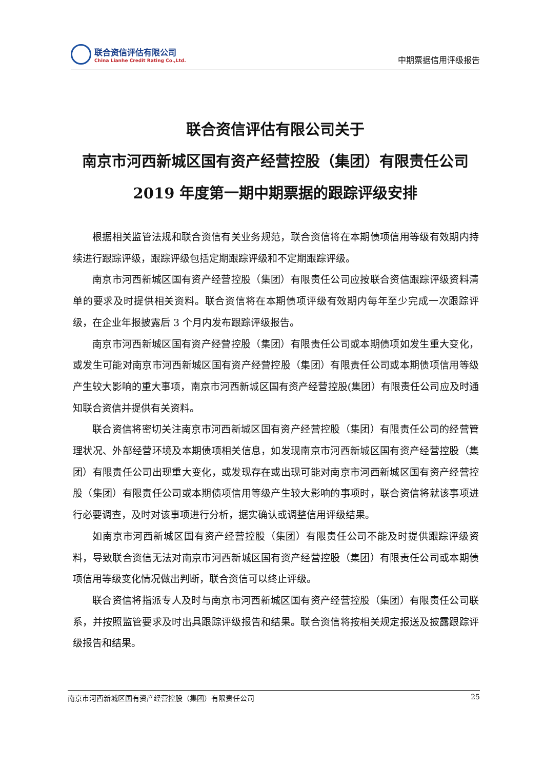联合资信评估有限公司
China Lianhe Credit Rating Co.,Ltd.
中期票据信用评级报告
联合资信评估有限公司关于
南京市河西新城区国有资产经营控股（集团）有限责任公司
2019 年度第一期中期票据的跟踪评级安排
根据相关监管法规和联合资信有关业务规范，联合资信将在本期债项信用等级有效期内持续进行跟踪评级，跟踪评级包括定期跟踪评级和不定期跟踪评级。
南京市河西新城区国有资产经营控股（集团）有限责任公司应按联合资信跟踪评级资料清单的要求及时提供相关资料。联合资信将在本期债项评级有效期内每年至少完成一次跟踪评级，在企业年报披露后 3 个月内发布跟踪评级报告。
南京市河西新城区国有资产经营控股（集团）有限责任公司或本期债项如发生重大变化，或发生可能对南京市河西新城区国有资产经营控股（集团）有限责任公司或本期债项信用等级产生较大影响的重大事项，南京市河西新城区国有资产经营控股(集团）有限责任公司应及时通知联合资信并提供有关资料。
联合资信将密切关注南京市河西新城区国有资产经营控股（集团）有限责任公司的经营管理状况、外部经营环境及本期债项相关信息，如发现南京市河西新城区国有资产经营控股（集团）有限责任公司出现重大变化，或发现存在或出现可能对南京市河西新城区国有资产经营控股（集团）有限责任公司或本期债项信用等级产生较大影响的事项时，联合资信将就该事项进行必要调查，及时对该事项进行分析，据实确认或调整信用评级结果。
如南京市河西新城区国有资产经营控股（集团）有限责任公司不能及时提供跟踪评级资料，导致联合资信无法对南京市河西新城区国有资产经营控股（集团）有限责任公司或本期债项信用等级变化情况做出判断，联合资信可以终止评级。
联合资信将指派专人及时与南京市河西新城区国有资产经营控股（集团）有限责任公司联系，并按照监管要求及时出具跟踪评级报告和结果。联合资信将按相关规定报送及披露跟踪评级报告和结果。
南京市河西新城区国有资产经营控股（集团）有限责任公司 25